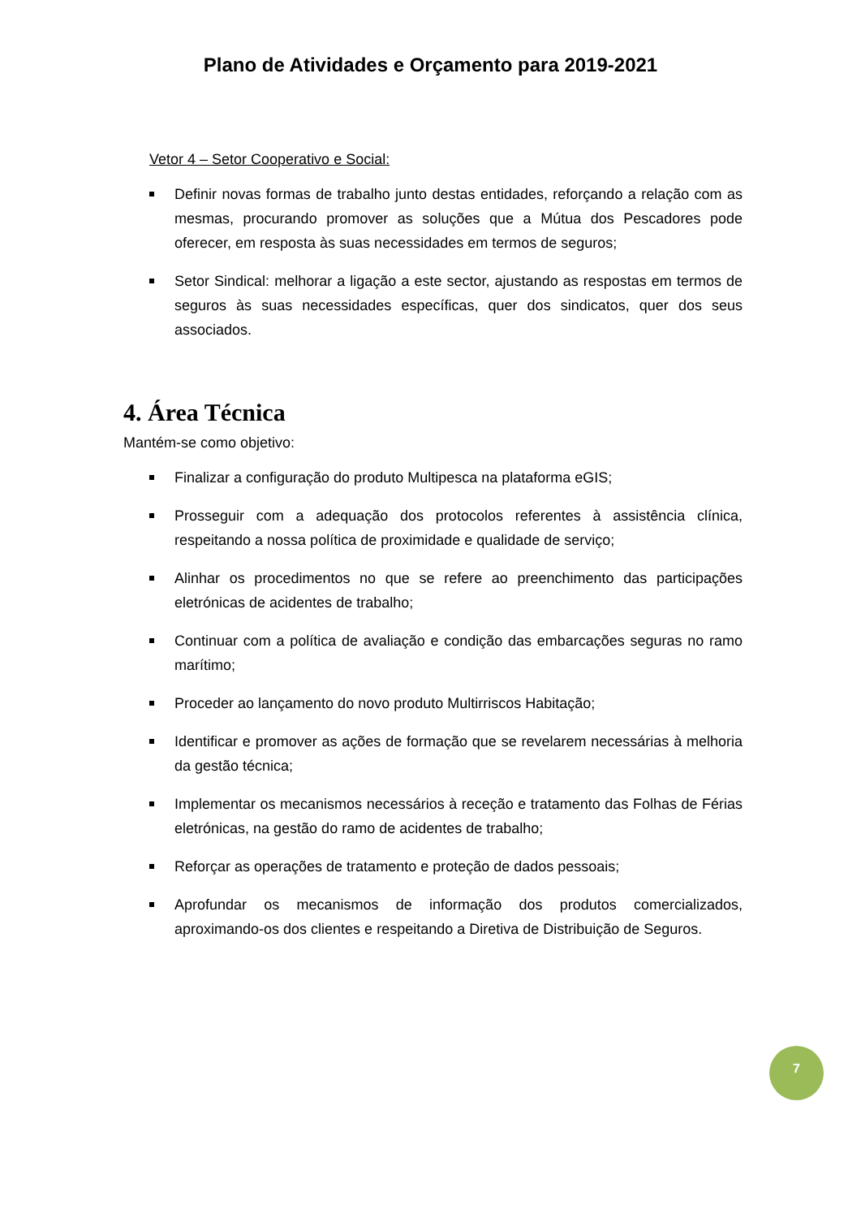Plano de Atividades e Orçamento para 2019-2021
Vetor 4 – Setor Cooperativo e Social:
Definir novas formas de trabalho junto destas entidades, reforçando a relação com as mesmas, procurando promover as soluções que a Mútua dos Pescadores pode oferecer, em resposta às suas necessidades em termos de seguros;
Setor Sindical: melhorar a ligação a este sector, ajustando as respostas em termos de seguros às suas necessidades específicas, quer dos sindicatos, quer dos seus associados.
4. Área Técnica
Mantém-se como objetivo:
Finalizar a configuração do produto Multipesca na plataforma eGIS;
Prosseguir com a adequação dos protocolos referentes à assistência clínica, respeitando a nossa política de proximidade e qualidade de serviço;
Alinhar os procedimentos no que se refere ao preenchimento das participações eletrónicas de acidentes de trabalho;
Continuar com a política de avaliação e condição das embarcações seguras no ramo marítimo;
Proceder ao lançamento do novo produto Multirriscos Habitação;
Identificar e promover as ações de formação que se revelarem necessárias à melhoria da gestão técnica;
Implementar os mecanismos necessários à receção e tratamento das Folhas de Férias eletrónicas, na gestão do ramo de acidentes de trabalho;
Reforçar as operações de tratamento e proteção de dados pessoais;
Aprofundar os mecanismos de informação dos produtos comercializados, aproximando-os dos clientes e respeitando a Diretiva de Distribuição de Seguros.
7